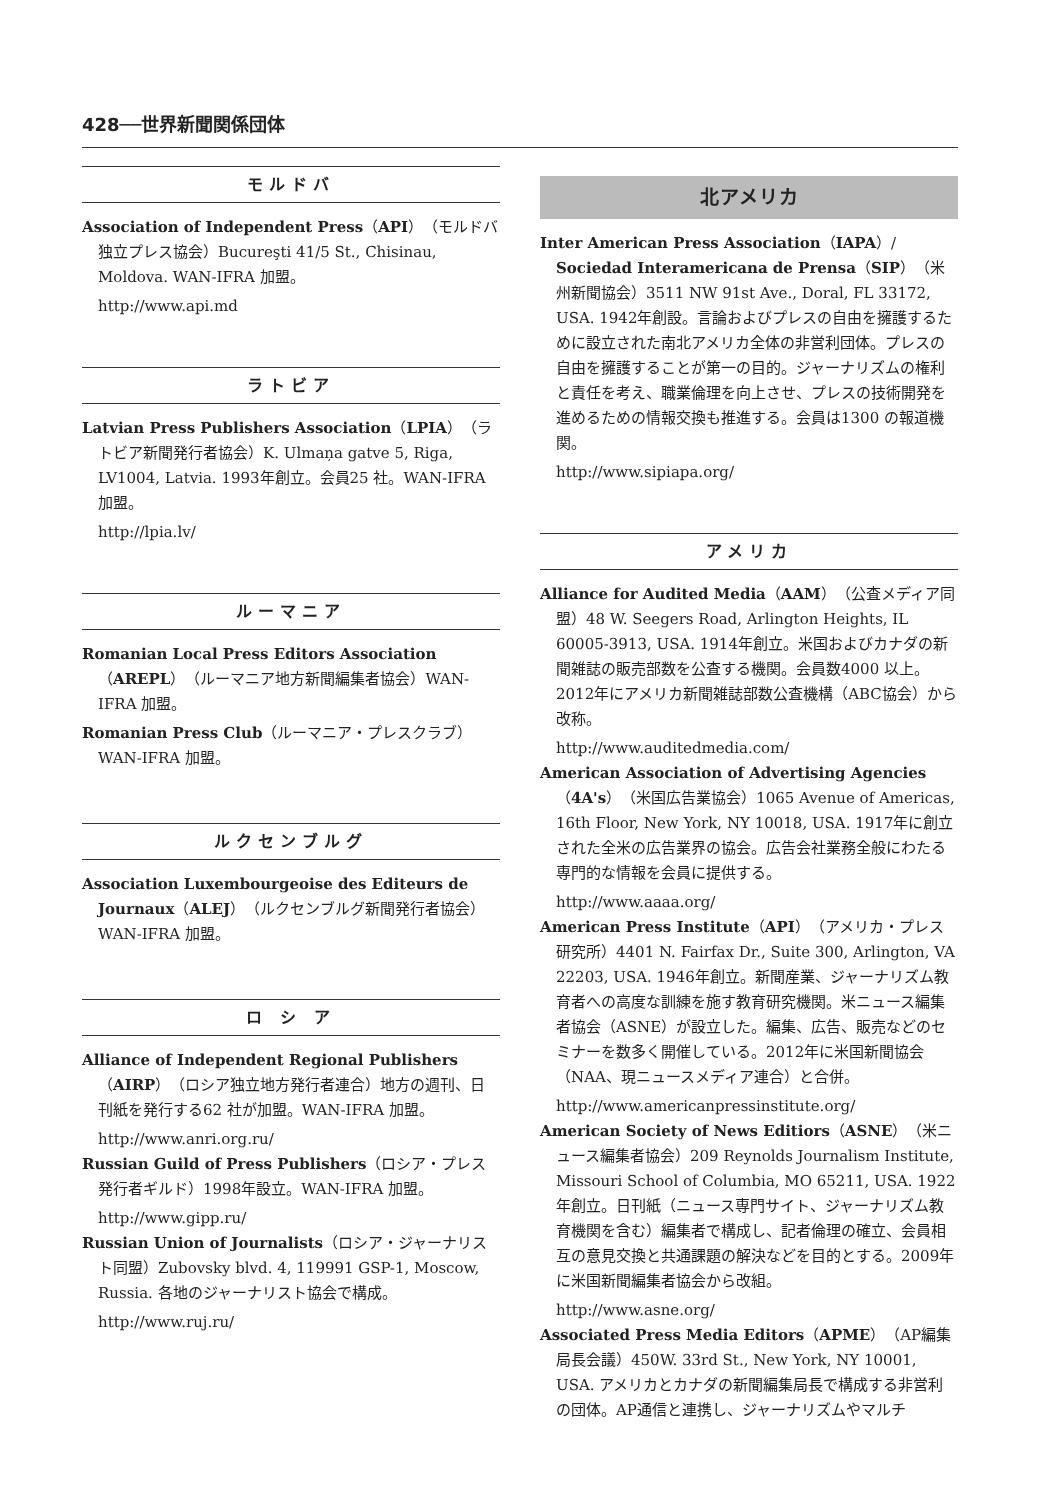428──世界新聞関係団体
モルドバ
Association of Independent Press（API）（モルドバ独立プレス協会）Bucureşti 41/5 St., Chisinau, Moldova. WAN-IFRA 加盟。
http://www.api.md
ラトビア
Latvian Press Publishers Association（LPIA）（ラトビア新聞発行者協会）K. Ulmaņa gatve 5, Riga, LV1004, Latvia. 1993年創立。会員25 社。WAN-IFRA 加盟。
http://lpia.lv/
ルーマニア
Romanian Local Press Editors Association（AREPL）（ルーマニア地方新聞編集者協会）WAN-IFRA 加盟。
Romanian Press Club（ルーマニア・プレスクラブ）WAN-IFRA 加盟。
ルクセンブルグ
Association Luxembourgeoise des Editeurs de Journaux（ALEJ）（ルクセンブルグ新聞発行者協会）WAN-IFRA 加盟。
ロ シ ア
Alliance of Independent Regional Publishers（AIRP）（ロシア独立地方発行者連合）地方の週刊、日刊紙を発行する62 社が加盟。WAN-IFRA 加盟。
http://www.anri.org.ru/
Russian Guild of Press Publishers（ロシア・プレス発行者ギルド）1998年設立。WAN-IFRA 加盟。
http://www.gipp.ru/
Russian Union of Journalists（ロシア・ジャーナリスト同盟）Zubovsky blvd. 4, 119991 GSP-1, Moscow, Russia. 各地のジャーナリスト協会で構成。
http://www.ruj.ru/
北アメリカ
Inter American Press Association（IAPA）/ Sociedad Interamericana de Prensa（SIP）（米州新聞協会）3511 NW 91st Ave., Doral, FL 33172, USA. 1942年創設。言論およびプレスの自由を擁護するために設立された南北アメリカ全体の非営利団体。プレスの自由を擁護することが第一の目的。ジャーナリズムの権利と責任を考え、職業倫理を向上させ、プレスの技術開発を進めるための情報交換も推進する。会員は1300 の報道機関。
http://www.sipiapa.org/
アメリカ
Alliance for Audited Media（AAM）（公査メディア同盟）48 W. Seegers Road, Arlington Heights, IL 60005-3913, USA. 1914年創立。米国およびカナダの新聞雑誌の販売部数を公査する機関。会員数4000 以上。2012年にアメリカ新聞雑誌部数公査機構（ABC協会）から改称。
http://www.auditedmedia.com/
American Association of Advertising Agencies（4A's）（米国広告業協会）1065 Avenue of Americas, 16th Floor, New York, NY 10018, USA. 1917年に創立された全米の広告業界の協会。広告会社業務全般にわたる専門的な情報を会員に提供する。
http://www.aaaa.org/
American Press Institute（API）（アメリカ・プレス研究所）4401 N. Fairfax Dr., Suite 300, Arlington, VA 22203, USA. 1946年創立。新聞産業、ジャーナリズム教育者への高度な訓練を施す教育研究機関。米ニュース編集者協会（ASNE）が設立した。編集、広告、販売などのセミナーを数多く開催している。2012年に米国新聞協会（NAA、現ニュースメディア連合）と合併。
http://www.americanpressinstitute.org/
American Society of News Editiors（ASNE）（米ニュース編集者協会）209 Reynolds Journalism Institute, Missouri School of Columbia, MO 65211, USA. 1922年創立。日刊紙（ニュース専門サイト、ジャーナリズム教育機関を含む）編集者で構成し、記者倫理の確立、会員相互の意見交換と共通課題の解決などを目的とする。2009年に米国新聞編集者協会から改組。
http://www.asne.org/
Associated Press Media Editors（APME）（AP編集局長会議）450W. 33rd St., New York, NY 10001, USA. アメリカとカナダの新聞編集局長で構成する非営利の団体。AP通信と連携し、ジャーナリズムやマルチ